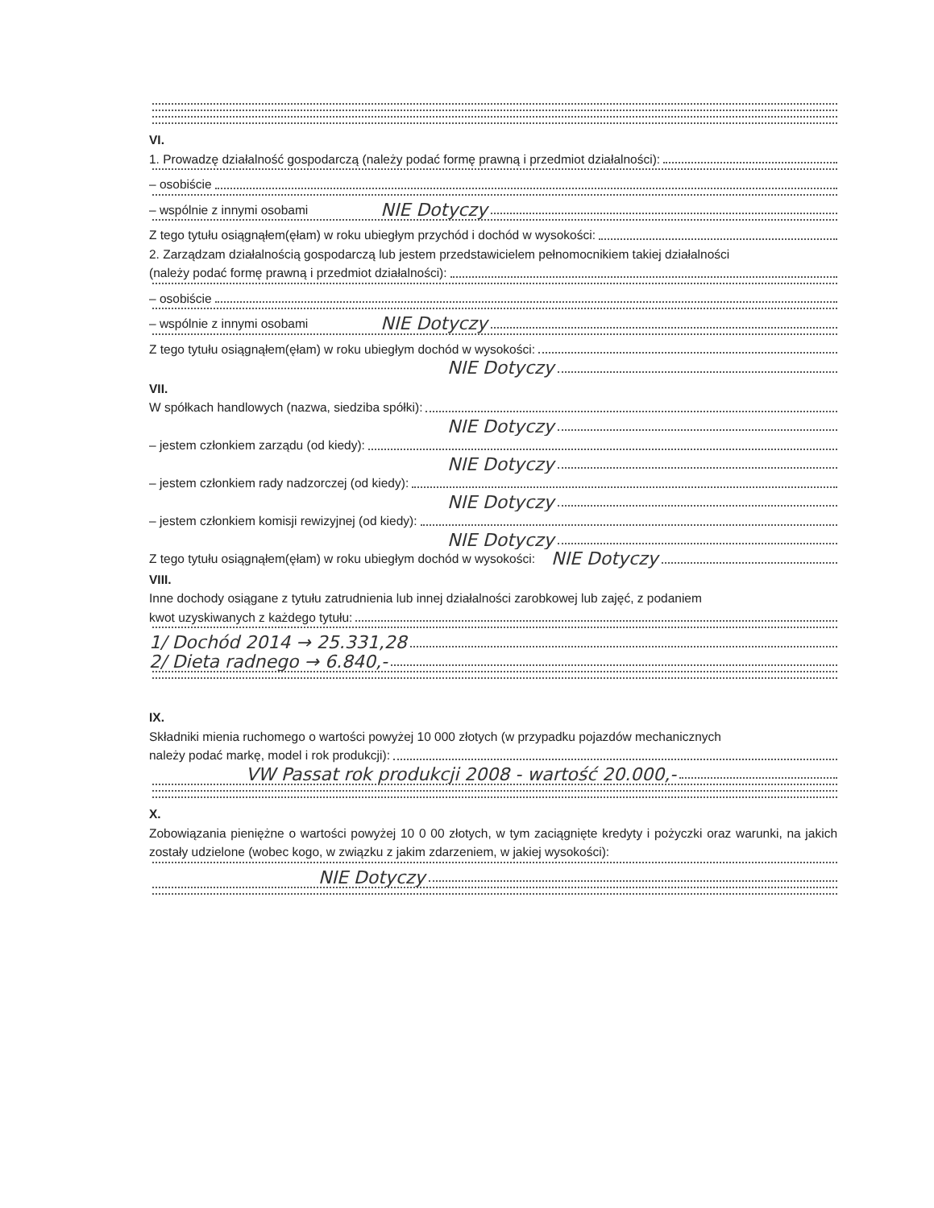VI.
1. Prowadzę działalność gospodarczą (należy podać formę prawną i przedmiot działalności):
– osobiście
– wspólnie z innymi osobami NIE Dotyczy
Z tego tytułu osiągnąłem(ęłam) w roku ubiegłym przychód i dochód w wysokości:
2. Zarządzam działalnością gospodarczą lub jestem przedstawicielem pełnomocnikiem takiej działalności
(należy podać formę prawną i przedmiot działalności):
– osobiście
– wspólnie z innymi osobami NIE Dotyczy
Z tego tytułu osiągnąłem(ęłam) w roku ubiegłym dochód w wysokości:
NIE Dotyczy
VII.
W spółkach handlowych (nazwa, siedziba spółki):
NIE Dotyczy
– jestem członkiem zarządu (od kiedy):
NIE Dotyczy
– jestem członkiem rady nadzorczej (od kiedy):
NIE Dotyczy
– jestem członkiem komisji rewizyjnej (od kiedy):
NIE Dotyczy
Z tego tytułu osiągnąłem(ęłam) w roku ubiegłym dochód w wysokości: NIE Dotyczy
VIII.
Inne dochody osiągane z tytułu zatrudnienia lub innej działalności zarobkowej lub zajęć, z podaniem
kwot uzyskiwanych z każdego tytułu:
1/ Dochód 2014 → 25.331,28
2/ Dieta radnego → 6.840,-
IX.
Składniki mienia ruchomego o wartości powyżej 10 000 złotych (w przypadku pojazdów mechanicznych
należy podać markę, model i rok produkcji):
VW Passat rok produkcji 2008 - wartość 20.000,-
X.
Zobowiązania pieniężne o wartości powyżej 10 0 00 złotych, w tym zaciągnięte kredyty i pożyczki oraz warunki, na jakich zostały udzielone (wobec kogo, w związku z jakim zdarzeniem, w jakiej wysokości):
NIE Dotyczy